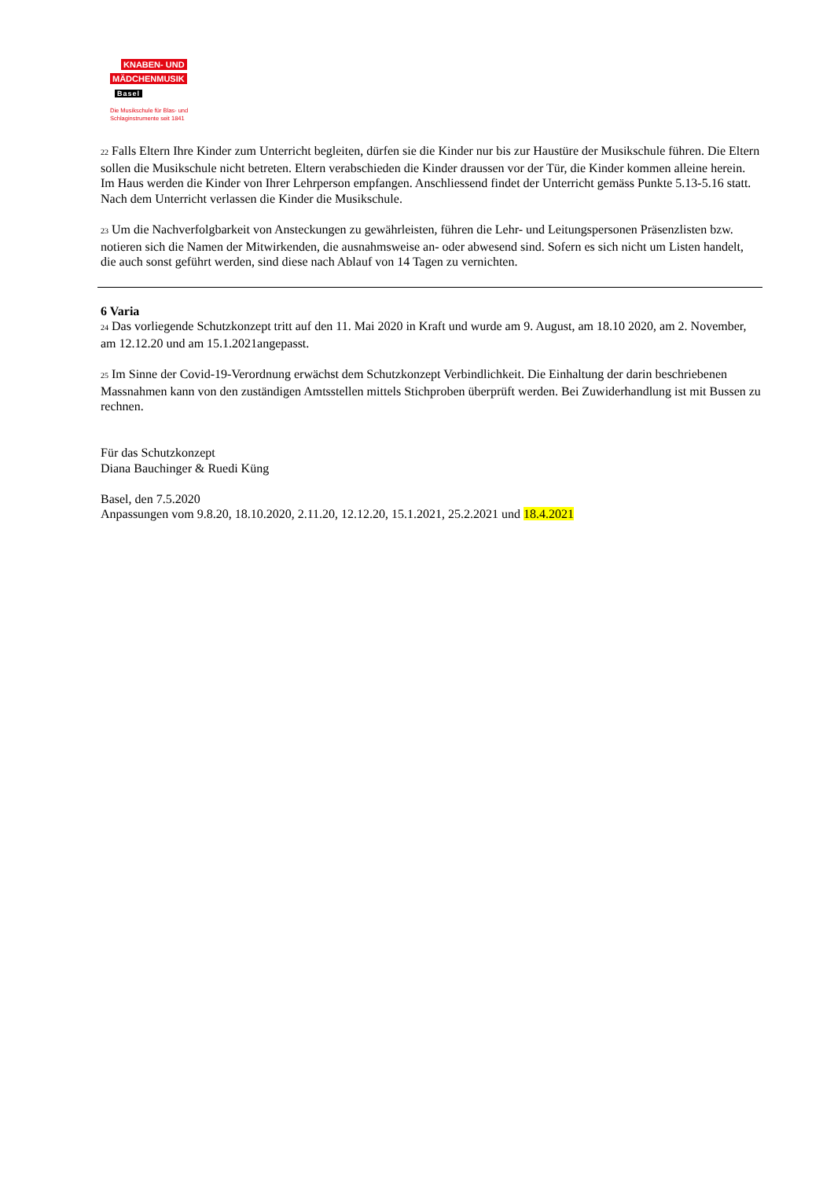KNABEN- UND
MÄDCHENMUSIK
Basel
Die Musikschule für Blas- und
Schlaginstrumente seit 1841
22 Falls Eltern Ihre Kinder zum Unterricht begleiten, dürfen sie die Kinder nur bis zur Haustüre der Musikschule führen. Die Eltern sollen die Musikschule nicht betreten. Eltern verabschieden die Kinder draussen vor der Tür, die Kinder kommen alleine herein. Im Haus werden die Kinder von Ihrer Lehrperson empfangen. Anschliessend findet der Unterricht gemäss Punkte 5.13-5.16 statt. Nach dem Unterricht verlassen die Kinder die Musikschule.
23 Um die Nachverfolgbarkeit von Ansteckungen zu gewährleisten, führen die Lehr- und Leitungspersonen Präsenzlisten bzw. notieren sich die Namen der Mitwirkenden, die ausnahmsweise an- oder abwesend sind. Sofern es sich nicht um Listen handelt, die auch sonst geführt werden, sind diese nach Ablauf von 14 Tagen zu vernichten.
6 Varia
24 Das vorliegende Schutzkonzept tritt auf den 11. Mai 2020 in Kraft und wurde am 9. August, am 18.10 2020, am 2. November, am 12.12.20 und am 15.1.2021angepasst.
25 Im Sinne der Covid-19-Verordnung erwächst dem Schutzkonzept Verbindlichkeit. Die Einhaltung der darin beschriebenen Massnahmen kann von den zuständigen Amtsstellen mittels Stichproben überprüft werden. Bei Zuwiderhandlung ist mit Bussen zu rechnen.
Für das Schutzkonzept
Diana Bauchinger & Ruedi Küng
Basel, den 7.5.2020
Anpassungen vom 9.8.20, 18.10.2020, 2.11.20, 12.12.20, 15.1.2021, 25.2.2021 und 18.4.2021